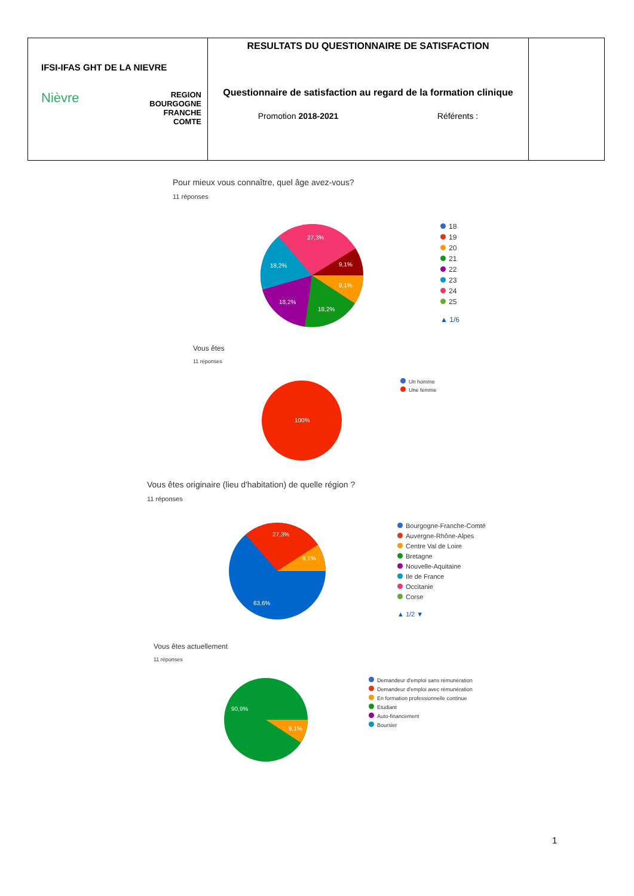| IFSI-IFAS GHT DE LA NIEVRE Nièvre REGION BOURGOGNE FRANCHE COMTE | RESULTATS DU QUESTIONNAIRE DE SATISFACTION Questionnaire de satisfaction au regard de la formation clinique Promotion 2018-2021 Référents : | |
Pour mieux vous connaître, quel âge avez-vous?
11 réponses
27,3%
9,1%
9,1%
18,2%
18,2%
18,2%
18
19
20
21
22
23
24
25
▲ 1/6
Vous êtes
11 réponses
100%
Un homme
Une femme
Vous êtes originaire (lieu d'habitation) de quelle région ?
11 réponses
27,3%
9,1%
63,6%
Bourgogne-Franche-Comté
Auvergne-Rhône-Alpes
Centre Val de Loire
Bretagne
Nouvelle-Aquitaine
Ile de France
Occitanie
Corse
▲ 1/2 ▼
Vous êtes actuellement
11 réponses
90,9%
9,1%
Demandeur d'emploi sans rémunération
Demandeur d'emploi avec rémunération
En formation professionnelle continue
Etudiant
Auto-financement
Boursier
1